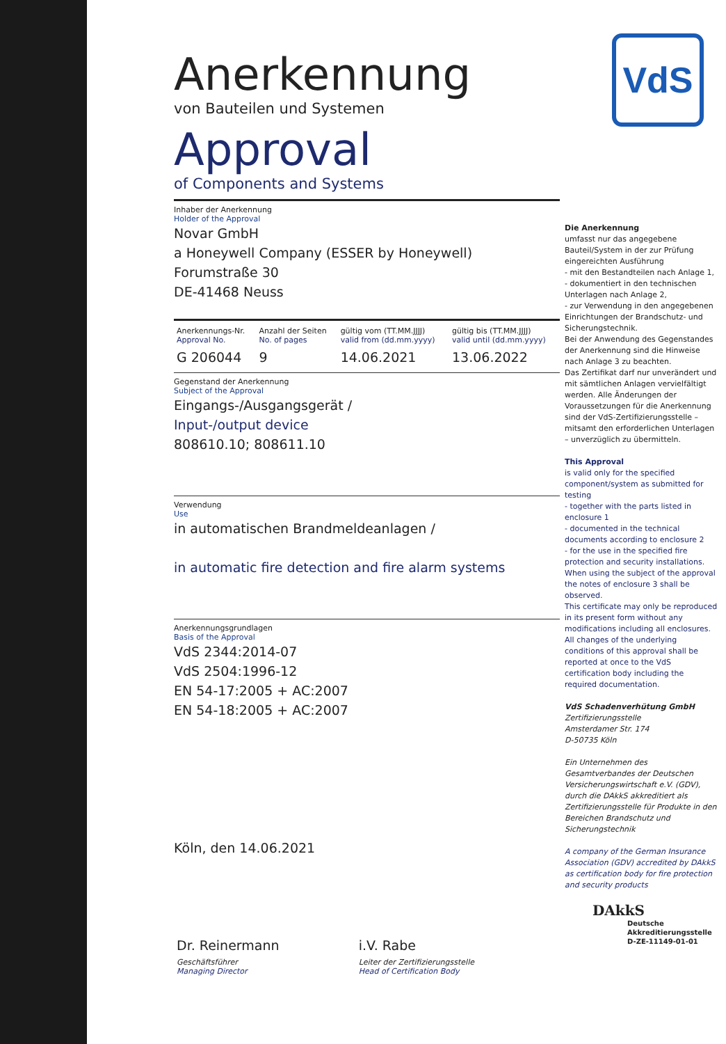VdS
Anerkennung
von Bauteilen und Systemen
Approval
of Components and Systems
Inhaber der Anerkennung
Holder of the Approval
Novar GmbH
a Honeywell Company (ESSER by Honeywell)
Forumstraße 30
DE-41468 Neuss
| Anerkennungs-Nr. Approval No. | Anzahl der Seiten No. of pages | gültig vom (TT.MM.JJJJ) valid from (dd.mm.yyyy) | gültig bis (TT.MM.JJJJ) valid until (dd.mm.yyyy) |
| G 206044 | 9 | 14.06.2021 | 13.06.2022 |
Gegenstand der Anerkennung
Subject of the Approval
Eingangs-/Ausgangsgerät /
Input-/output device
808610.10; 808611.10
Verwendung
Use
in automatischen Brandmeldeanlagen /
in automatic fire detection and fire alarm systems
Anerkennungsgrundlagen
Basis of the Approval
VdS 2344:2014-07
VdS 2504:1996-12
EN 54-17:2005 + AC:2007
EN 54-18:2005 + AC:2007
Köln, den 14.06.2021
| Dr. Reinermann | i.V. Rabe |
| Geschäftsführer Managing Director | Leiter der Zertifizierungsstelle Head of Certification Body |
Die Anerkennung
umfasst nur das angegebene Bauteil/System in der zur Prüfung eingereichten Ausführung
- mit den Bestandteilen nach Anlage 1,
- dokumentiert in den technischen Unterlagen nach Anlage 2,
- zur Verwendung in den angegebenen Einrichtungen der Brandschutz- und Sicherungstechnik.
Bei der Anwendung des Gegenstandes der Anerkennung sind die Hinweise nach Anlage 3 zu beachten.
Das Zertifikat darf nur unverändert und mit sämtlichen Anlagen vervielfältigt werden. Alle Änderungen der Voraussetzungen für die Anerkennung sind der VdS-Zertifizierungsstelle – mitsamt den erforderlichen Unterlagen – unverzüglich zu übermitteln.
This Approval
is valid only for the specified component/system as submitted for testing
- together with the parts listed in enclosure 1
- documented in the technical documents according to enclosure 2
- for the use in the specified fire protection and security installations.
When using the subject of the approval the notes of enclosure 3 shall be observed.
This certificate may only be reproduced in its present form without any modifications including all enclosures. All changes of the underlying conditions of this approval shall be reported at once to the VdS certification body including the required documentation.
VdS Schadenverhütung GmbH
Zertifizierungsstelle
Amsterdamer Str. 174
D-50735 Köln
Ein Unternehmen des Gesamtverbandes der Deutschen Versicherungswirtschaft e.V. (GDV), durch die DAkkS akkreditiert als Zertifizierungsstelle für Produkte in den Bereichen Brandschutz und Sicherungstechnik
A company of the German Insurance Association (GDV) accredited by DAkkS as certification body for fire protection and security products
DAkkS
Deutsche
Akkreditierungsstelle
D-ZE-11149-01-01